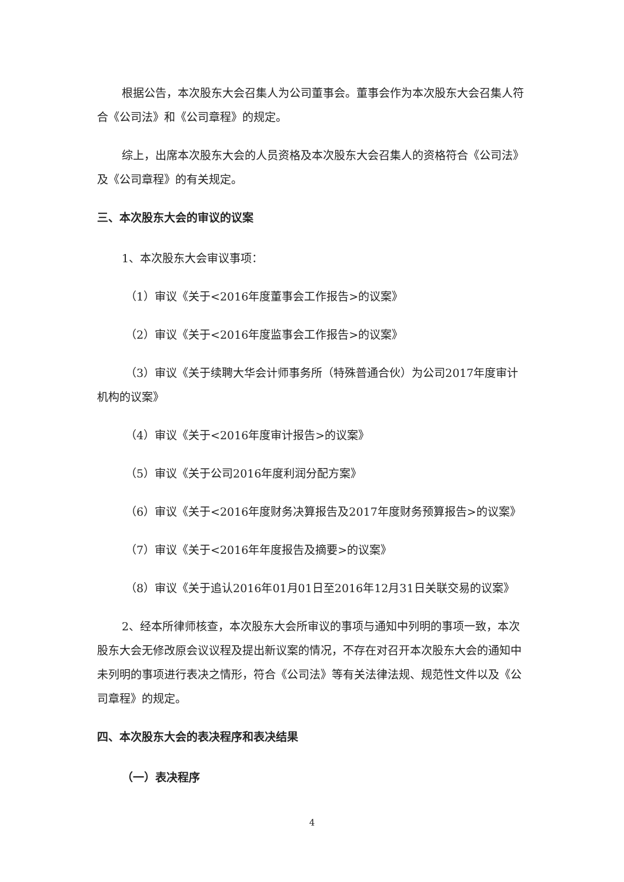根据公告，本次股东大会召集人为公司董事会。董事会作为本次股东大会召集人符合《公司法》和《公司章程》的规定。
综上，出席本次股东大会的人员资格及本次股东大会召集人的资格符合《公司法》及《公司章程》的有关规定。
三、本次股东大会的审议的议案
1、本次股东大会审议事项：
（1）审议《关于<2016年度董事会工作报告>的议案》
（2）审议《关于<2016年度监事会工作报告>的议案》
（3）审议《关于续聘大华会计师事务所（特殊普通合伙）为公司2017年度审计机构的议案》
（4）审议《关于<2016年度审计报告>的议案》
（5）审议《关于公司2016年度利润分配方案》
（6）审议《关于<2016年度财务决算报告及2017年度财务预算报告>的议案》
（7）审议《关于<2016年年度报告及摘要>的议案》
（8）审议《关于追认2016年01月01日至2016年12月31日关联交易的议案》
2、经本所律师核查，本次股东大会所审议的事项与通知中列明的事项一致，本次股东大会无修改原会议议程及提出新议案的情况，不存在对召开本次股东大会的通知中未列明的事项进行表决之情形，符合《公司法》等有关法律法规、规范性文件以及《公司章程》的规定。
四、本次股东大会的表决程序和表决结果
（一）表决程序
4